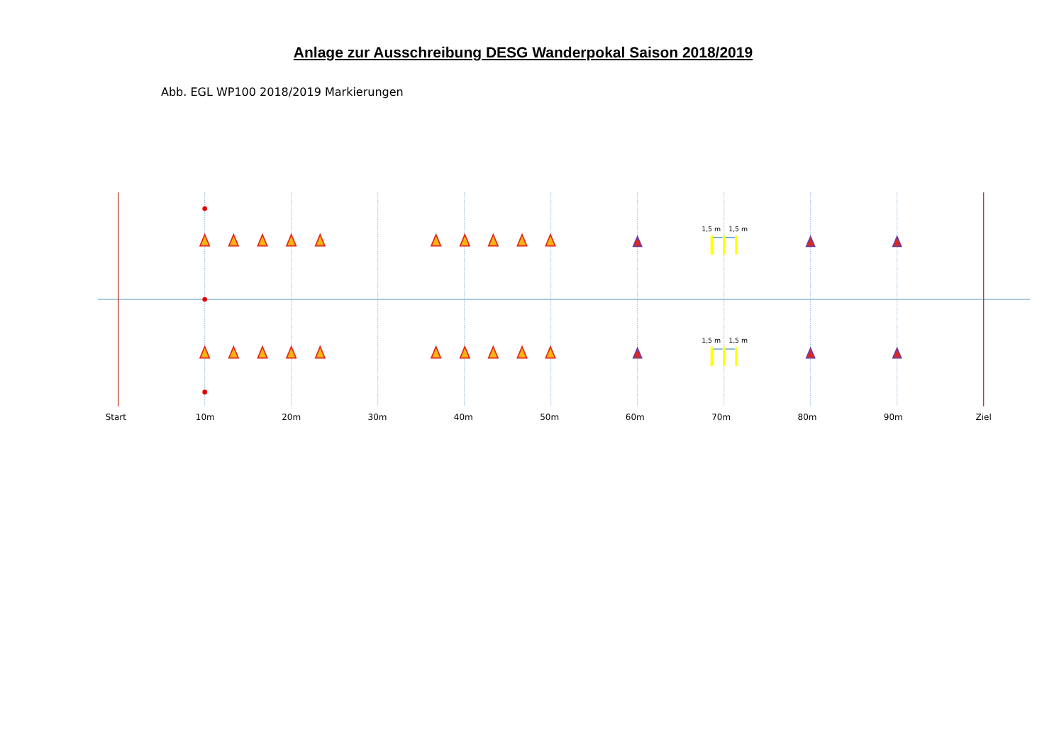Anlage zur Ausschreibung DESG Wanderpokal Saison 2018/2019
Abb. EGL WP100 2018/2019 Markierungen
1,5 m
1,5 m
1,5 m
1,5 m
Start
10m
20m
30m
40m
50m
60m
70m
80m
90m
Ziel